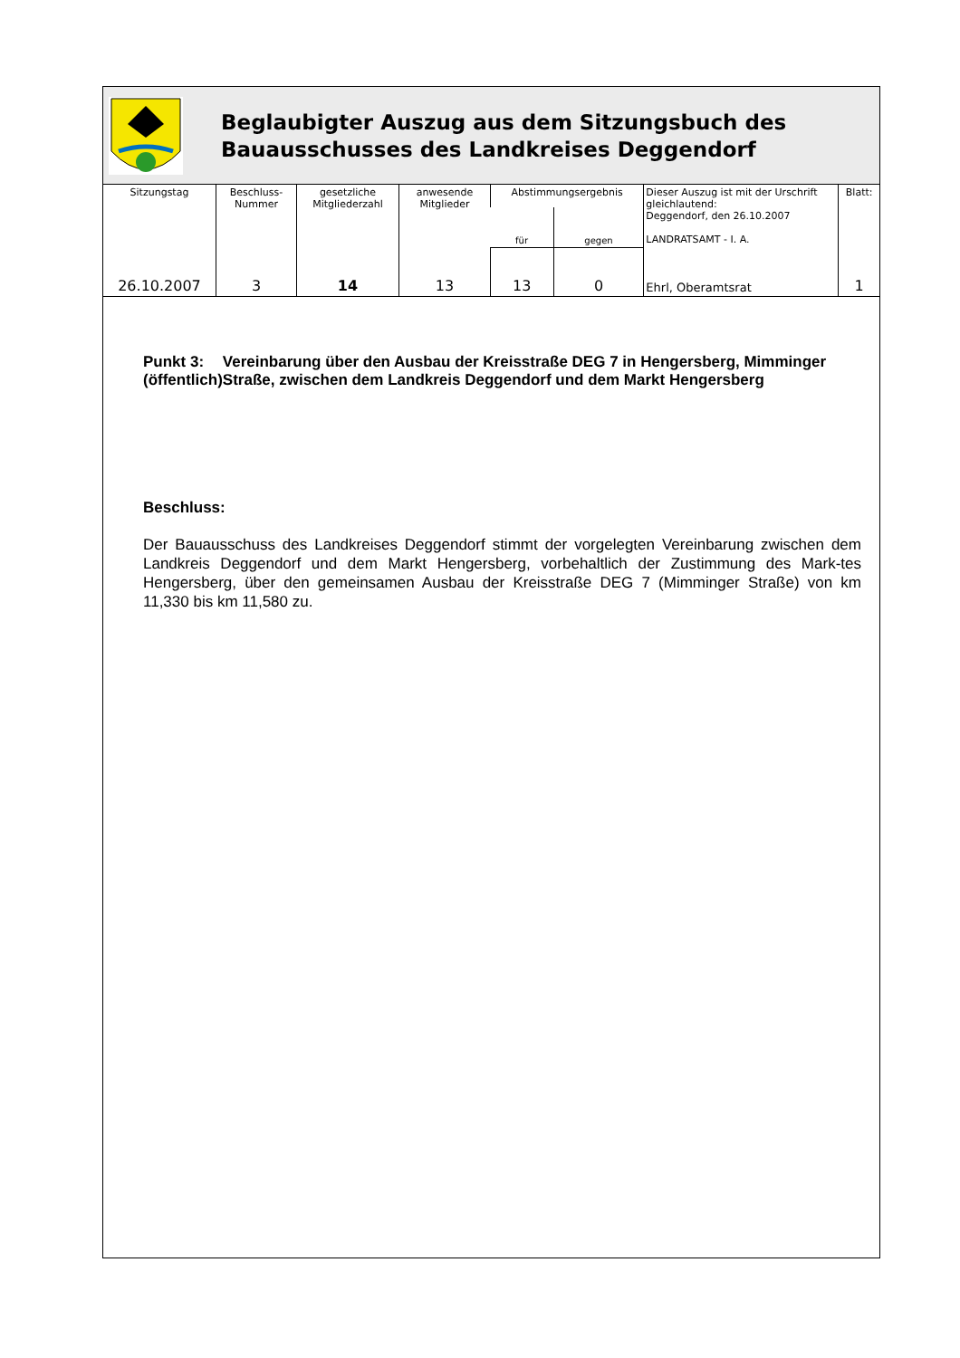Beglaubigter Auszug aus dem Sitzungsbuch des
Bauausschusses des Landkreises Deggendorf
| Sitzungstag | Beschluss- Nummer | gesetzliche Mitgliederzahl | anwesende Mitglieder | Abstimmungsergebnis | | Dieser Auszug ist mit der Urschrift gleichlautend: Deggendorf, den 26.10.2007 LANDRATSAMT - I. A. | Blatt: |
| --- | --- | --- | --- | --- | --- | --- | --- |
| | | | | für | gegen | | |
| 26.10.2007 | 3 | 14 | 13 | 13 | 0 | Ehrl, Oberamtsrat | 1 |
Punkt 3:
(öffentlich)
Vereinbarung über den Ausbau der Kreisstraße DEG 7 in Hengersberg, Mimminger Straße, zwischen dem Landkreis Deggendorf und dem Markt Hengersberg
Beschluss:
Der Bauausschuss des Landkreises Deggendorf stimmt der vorgelegten Vereinbarung zwischen dem Landkreis Deggendorf und dem Markt Hengersberg, vorbehaltlich der Zustimmung des Mark-tes Hengersberg, über den gemeinsamen Ausbau der Kreisstraße DEG 7 (Mimminger Straße) von km 11,330 bis km 11,580 zu.